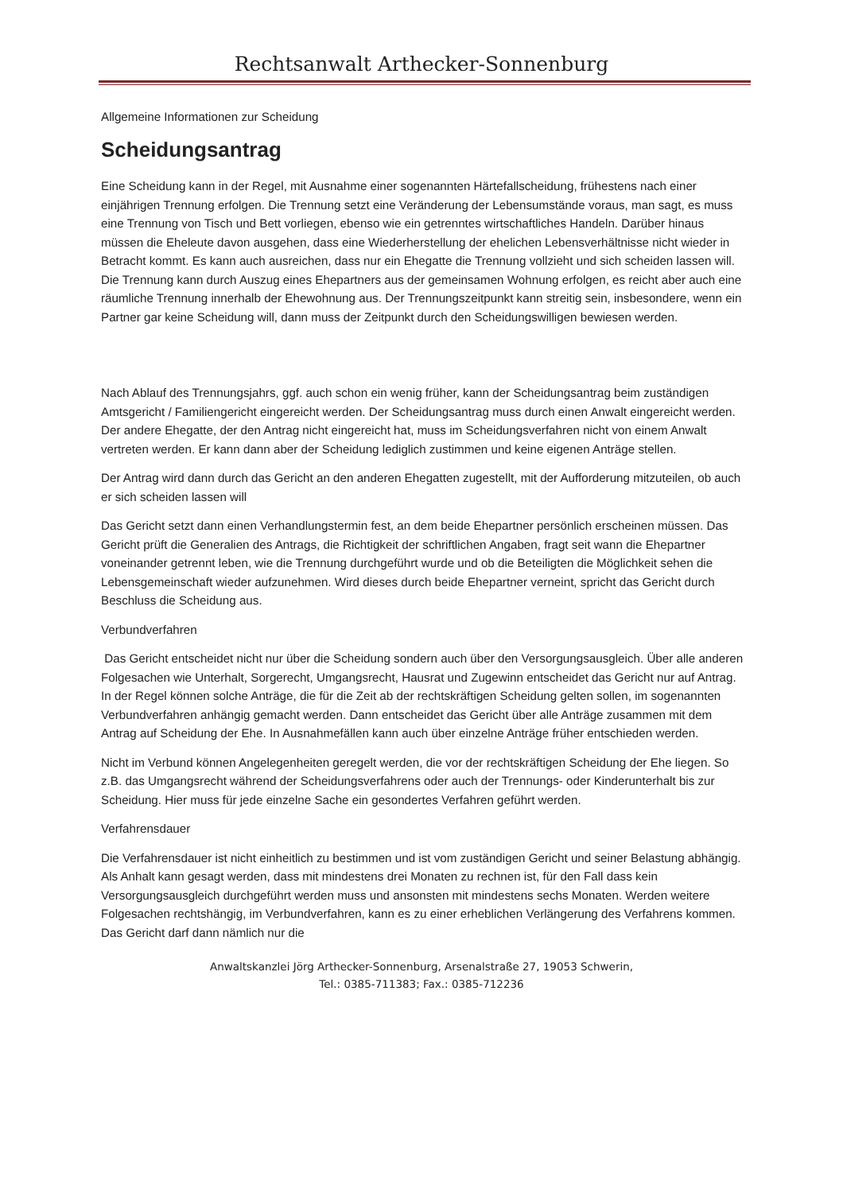Rechtsanwalt Arthecker-Sonnenburg
Allgemeine Informationen zur Scheidung
Scheidungsantrag
Eine Scheidung kann in der Regel, mit Ausnahme einer sogenannten Härtefallscheidung, frühestens nach einer einjährigen Trennung erfolgen. Die Trennung setzt eine Veränderung der Lebensumstände voraus, man sagt, es muss eine Trennung von Tisch und Bett vorliegen, ebenso wie ein getrenntes wirtschaftliches Handeln. Darüber hinaus müssen die Eheleute davon ausgehen, dass eine Wiederherstellung der ehelichen Lebensverhältnisse nicht wieder in Betracht kommt. Es kann auch ausreichen, dass nur ein Ehegatte die Trennung vollzieht und sich scheiden lassen will. Die Trennung kann durch Auszug eines Ehepartners aus der gemeinsamen Wohnung erfolgen, es reicht aber auch eine räumliche Trennung innerhalb der Ehewohnung aus. Der Trennungszeitpunkt kann streitig sein, insbesondere, wenn ein Partner gar keine Scheidung will, dann muss der Zeitpunkt durch den Scheidungswilligen bewiesen werden.
Nach Ablauf des Trennungsjahrs, ggf. auch schon ein wenig früher, kann der Scheidungsantrag beim zuständigen Amtsgericht / Familiengericht eingereicht werden. Der Scheidungsantrag muss durch einen Anwalt eingereicht werden. Der andere Ehegatte, der den Antrag nicht eingereicht hat, muss im Scheidungsverfahren nicht von einem Anwalt vertreten werden. Er kann dann aber der Scheidung lediglich zustimmen und keine eigenen Anträge stellen.
Der Antrag wird dann durch das Gericht an den anderen Ehegatten zugestellt, mit der Aufforderung mitzuteilen, ob auch er sich scheiden lassen will
Das Gericht setzt dann einen Verhandlungstermin fest, an dem beide Ehepartner persönlich erscheinen müssen. Das Gericht prüft die Generalien des Antrags, die Richtigkeit der schriftlichen Angaben, fragt seit wann die Ehepartner voneinander getrennt leben, wie die Trennung durchgeführt wurde und ob die Beteiligten die Möglichkeit sehen die Lebensgemeinschaft wieder aufzunehmen. Wird dieses durch beide Ehepartner verneint, spricht das Gericht durch Beschluss die Scheidung aus.
Verbundverfahren
Das Gericht entscheidet nicht nur über die Scheidung sondern auch über den Versorgungsausgleich. Über alle anderen Folgesachen wie Unterhalt, Sorgerecht, Umgangsrecht, Hausrat und Zugewinn entscheidet das Gericht nur auf Antrag. In der Regel können solche Anträge, die für die Zeit ab der rechtskräftigen Scheidung gelten sollen, im sogenannten Verbundverfahren anhängig gemacht werden. Dann entscheidet das Gericht über alle Anträge zusammen mit dem Antrag auf Scheidung der Ehe. In Ausnahmefällen kann auch über einzelne Anträge früher entschieden werden.
Nicht im Verbund können Angelegenheiten geregelt werden, die vor der rechtskräftigen Scheidung der Ehe liegen. So z.B. das Umgangsrecht während der Scheidungsverfahrens oder auch der Trennungs- oder Kinderunterhalt bis zur Scheidung. Hier muss für jede einzelne Sache ein gesondertes Verfahren geführt werden.
Verfahrensdauer
Die Verfahrensdauer ist nicht einheitlich zu bestimmen und ist vom zuständigen Gericht und seiner Belastung abhängig. Als Anhalt kann gesagt werden, dass mit mindestens drei Monaten zu rechnen ist, für den Fall dass kein Versorgungsausgleich durchgeführt werden muss und ansonsten mit mindestens sechs Monaten. Werden weitere Folgesachen rechtshängig, im Verbundverfahren, kann es zu einer erheblichen Verlängerung des Verfahrens kommen. Das Gericht darf dann nämlich nur die
Anwaltskanzlei Jörg Arthecker-Sonnenburg, Arsenalstraße 27, 19053 Schwerin,
Tel.: 0385-711383; Fax.: 0385-712236